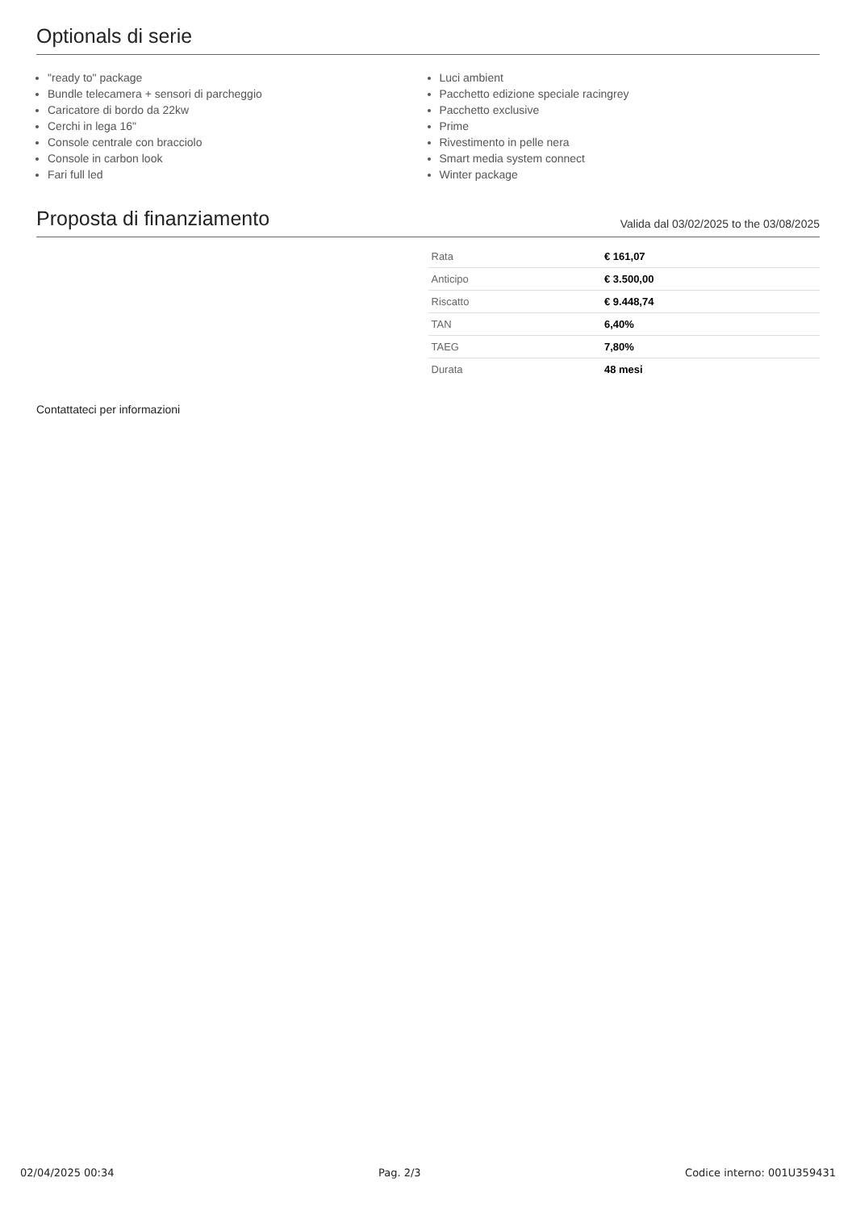Optionals di serie
"ready to" package
Bundle telecamera + sensori di parcheggio
Caricatore di bordo da 22kw
Cerchi in lega 16"
Console centrale con bracciolo
Console in carbon look
Fari full led
Luci ambient
Pacchetto edizione speciale racingrey
Pacchetto exclusive
Prime
Rivestimento in pelle nera
Smart media system connect
Winter package
Proposta di finanziamento Valida dal 03/02/2025 to the 03/08/2025
| Rata | € 161,07 |
| Anticipo | € 3.500,00 |
| Riscatto | € 9.448,74 |
| TAN | 6,40% |
| TAEG | 7,80% |
| Durata | 48 mesi |
Contattateci per informazioni
02/04/2025 00:34 Pag. 2/3 Codice interno: 001U359431